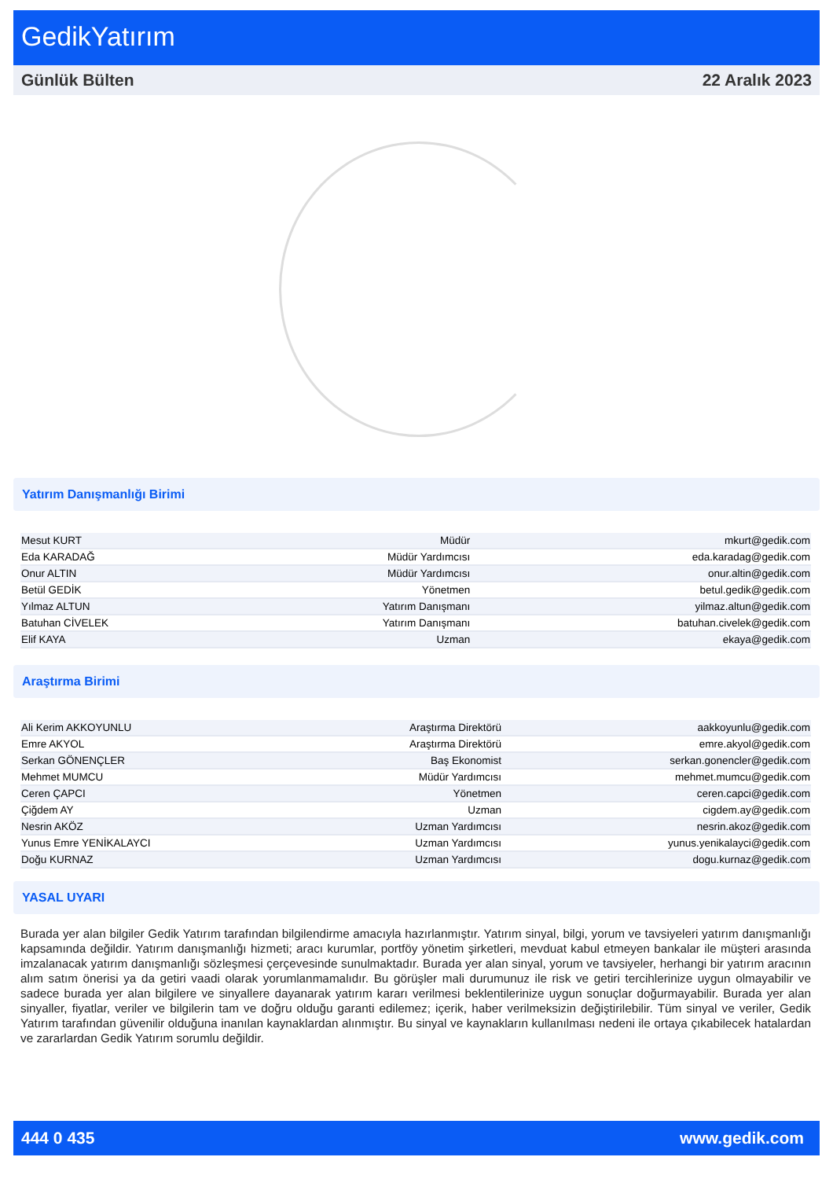GedikYatırım
Günlük Bülten 22 Aralık 2023
Yatırım Danışmanlığı Birimi
| Mesut KURT | Müdür | mkurt@gedik.com |
| Eda KARADAĞ | Müdür Yardımcısı | eda.karadag@gedik.com |
| Onur ALTIN | Müdür Yardımcısı | onur.altin@gedik.com |
| Betül GEDİK | Yönetmen | betul.gedik@gedik.com |
| Yılmaz ALTUN | Yatırım Danışmanı | yilmaz.altun@gedik.com |
| Batuhan CİVELEK | Yatırım Danışmanı | batuhan.civelek@gedik.com |
| Elif KAYA | Uzman | ekaya@gedik.com |
Araştırma Birimi
| Ali Kerim AKKOYUNLU | Araştırma Direktörü | aakkoyunlu@gedik.com |
| Emre AKYOL | Araştırma Direktörü | emre.akyol@gedik.com |
| Serkan GÖNENÇLER | Baş Ekonomist | serkan.gonencler@gedik.com |
| Mehmet MUMCU | Müdür Yardımcısı | mehmet.mumcu@gedik.com |
| Ceren ÇAPCI | Yönetmen | ceren.capci@gedik.com |
| Çiğdem AY | Uzman | cigdem.ay@gedik.com |
| Nesrin AKÖZ | Uzman Yardımcısı | nesrin.akoz@gedik.com |
| Yunus Emre YENİKALAYCI | Uzman Yardımcısı | yunus.yenikalayci@gedik.com |
| Doğu KURNAZ | Uzman Yardımcısı | dogu.kurnaz@gedik.com |
YASAL UYARI
Burada yer alan bilgiler Gedik Yatırım tarafından bilgilendirme amacıyla hazırlanmıştır. Yatırım sinyal, bilgi, yorum ve tavsiyeleri yatırım danışmanlığı kapsamında değildir. Yatırım danışmanlığı hizmeti; aracı kurumlar, portföy yönetim şirketleri, mevduat kabul etmeyen bankalar ile müşteri arasında imzalanacak yatırım danışmanlığı sözleşmesi çerçevesinde sunulmaktadır. Burada yer alan sinyal, yorum ve tavsiyeler, herhangi bir yatırım aracının alım satım önerisi ya da getiri vaadi olarak yorumlanmamalıdır. Bu görüşler mali durumunuz ile risk ve getiri tercihlerinize uygun olmayabilir ve sadece burada yer alan bilgilere ve sinyallere dayanarak yatırım kararı verilmesi beklentilerinize uygun sonuçlar doğurmayabilir. Burada yer alan sinyaller, fiyatlar, veriler ve bilgilerin tam ve doğru olduğu garanti edilemez; içerik, haber verilmeksizin değiştirilebilir. Tüm sinyal ve veriler, Gedik Yatırım tarafından güvenilir olduğuna inanılan kaynaklardan alınmıştır. Bu sinyal ve kaynakların kullanılması nedeni ile ortaya çıkabilecek hatalardan ve zararlardan Gedik Yatırım sorumlu değildir.
444 0 435 www.gedik.com